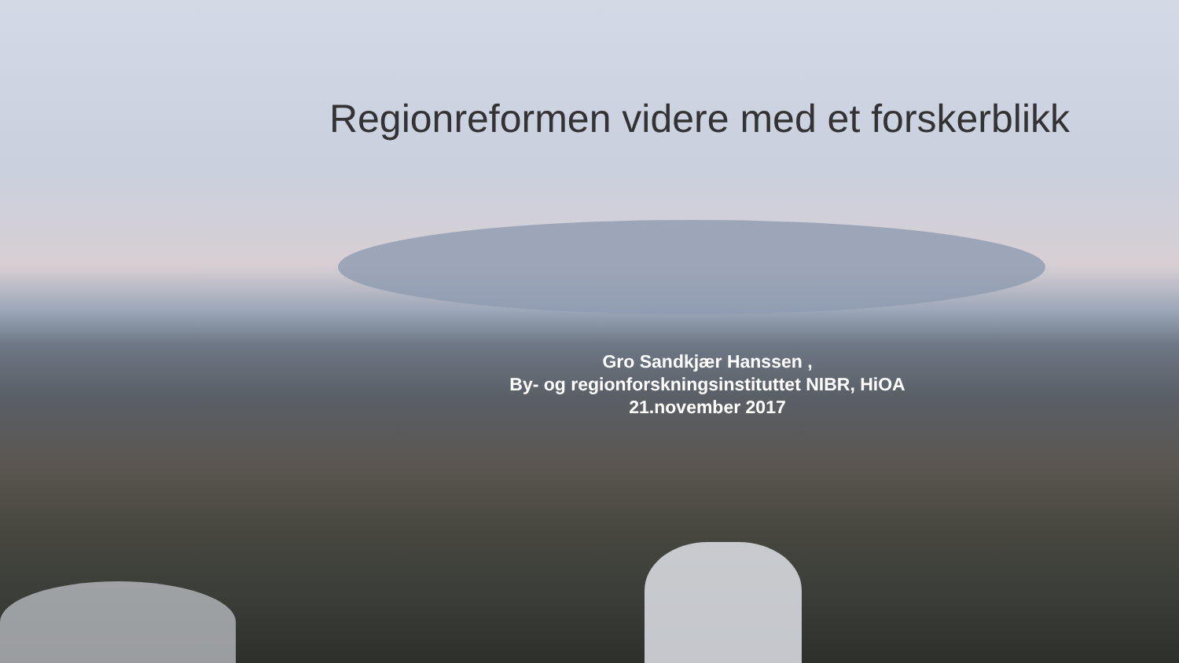Regionreformen videre med et forskerblikk
Gro Sandkjær Hanssen ,
By- og regionforskningsinstituttet NIBR, HiOA
21.november 2017